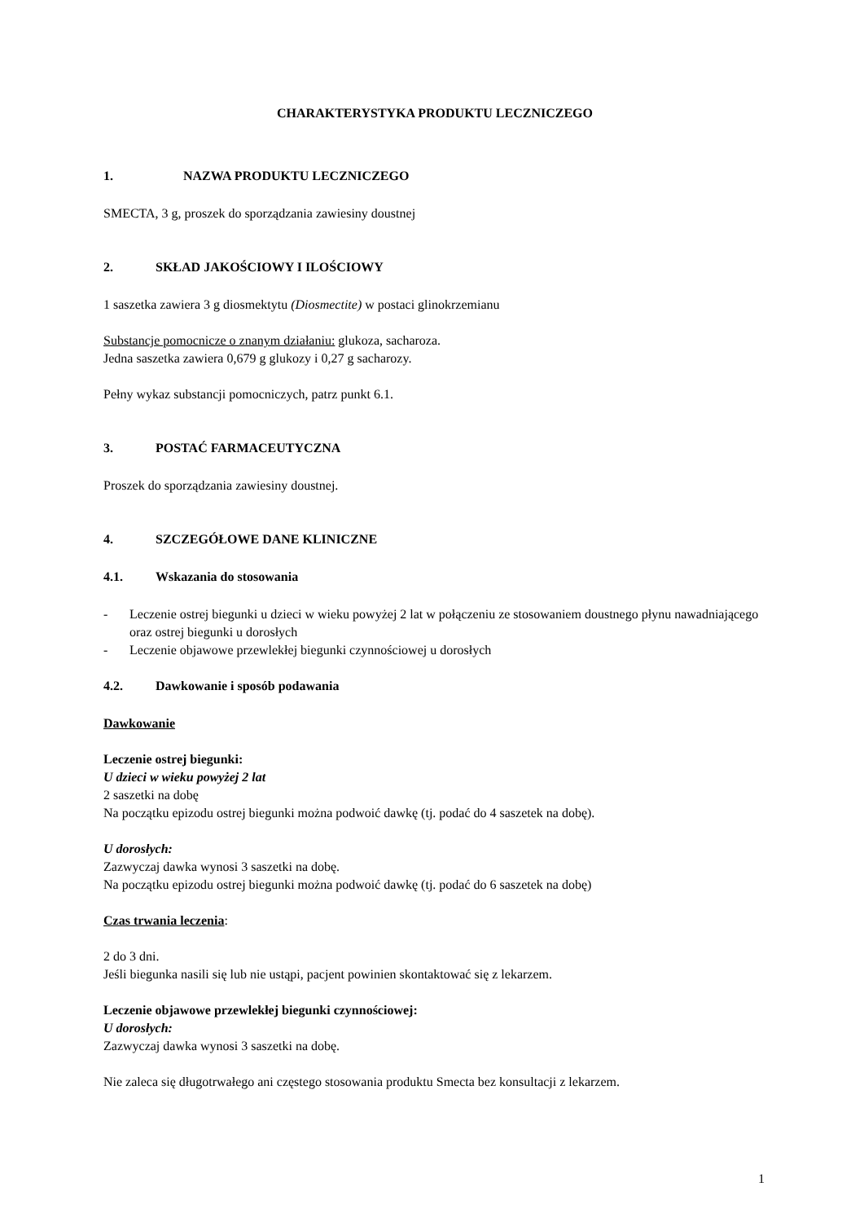CHARAKTERYSTYKA PRODUKTU LECZNICZEGO
1. NAZWA PRODUKTU LECZNICZEGO
SMECTA, 3 g, proszek do sporządzania zawiesiny doustnej
2. SKŁAD JAKOŚCIOWY I ILOŚCIOWY
1 saszetka zawiera 3 g diosmektytu (Diosmectite) w postaci glinokrzemianu
Substancje pomocnicze o znanym działaniu: glukoza, sacharoza.
Jedna saszetka zawiera 0,679 g glukozy i 0,27 g sacharozy.
Pełny wykaz substancji pomocniczych, patrz punkt 6.1.
3. POSTAĆ FARMACEUTYCZNA
Proszek do sporządzania zawiesiny doustnej.
4. SZCZEGÓŁOWE DANE KLINICZNE
4.1. Wskazania do stosowania
- Leczenie ostrej biegunki u dzieci w wieku powyżej 2 lat w połączeniu ze stosowaniem doustnego płynu nawadniającego oraz ostrej biegunki u dorosłych
- Leczenie objawowe przewlekłej biegunki czynnościowej u dorosłych
4.2. Dawkowanie i sposób podawania
Dawkowanie
Leczenie ostrej biegunki:
U dzieci w wieku powyżej 2 lat
2 saszetki na dobę
Na początku epizodu ostrej biegunki można podwoić dawkę (tj. podać do 4 saszetek na dobę).
U dorosłych:
Zazwyczaj dawka wynosi 3 saszetki na dobę.
Na początku epizodu ostrej biegunki można podwoić dawkę (tj. podać do 6 saszetek na dobę)
Czas trwania leczenia:
2 do 3 dni.
Jeśli biegunka nasili się lub nie ustąpi, pacjent powinien skontaktować się z lekarzem.
Leczenie objawowe przewlekłej biegunki czynnościowej:
U dorosłych:
Zazwyczaj dawka wynosi 3 saszetki na dobę.
Nie zaleca się długotrwałego ani częstego stosowania produktu Smecta bez konsultacji z lekarzem.
1